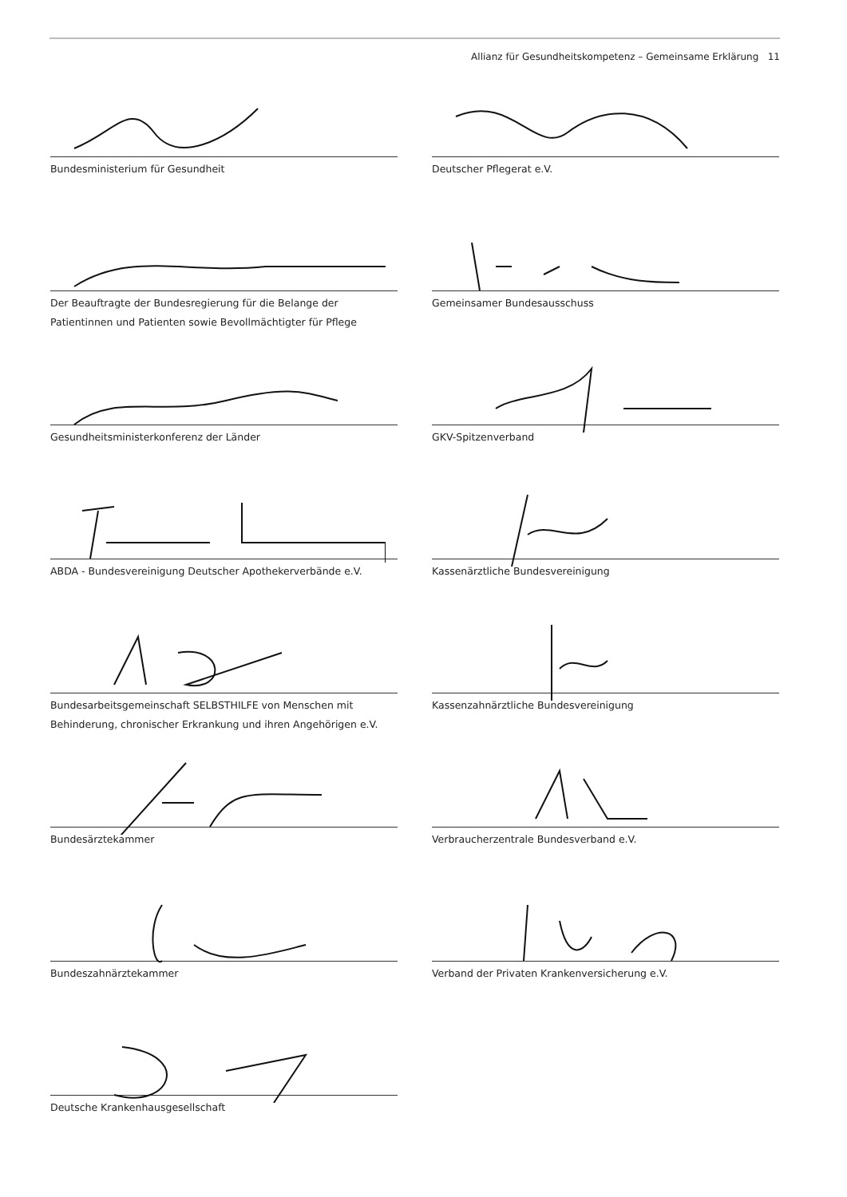Allianz für Gesundheitskompetenz – Gemeinsame Erklärung 11
Bundesministerium für Gesundheit
Deutscher Pflegerat e.V.
Der Beauftragte der Bundesregierung für die Belange der Patientinnen und Patienten sowie Bevollmächtigter für Pflege
Gemeinsamer Bundesausschuss
Gesundheitsministerkonferenz der Länder
GKV-Spitzenverband
ABDA - Bundesvereinigung Deutscher Apothekerverbände e.V.
Kassenärztliche Bundesvereinigung
Bundesarbeitsgemeinschaft SELBSTHILFE von Menschen mit Behinderung, chronischer Erkrankung und ihren Angehörigen e.V.
Kassenzahnärztliche Bundesvereinigung
Bundesärztekammer
Verbraucherzentrale Bundesverband e.V.
Bundeszahnärztekammer
Verband der Privaten Krankenversicherung e.V.
Deutsche Krankenhausgesellschaft